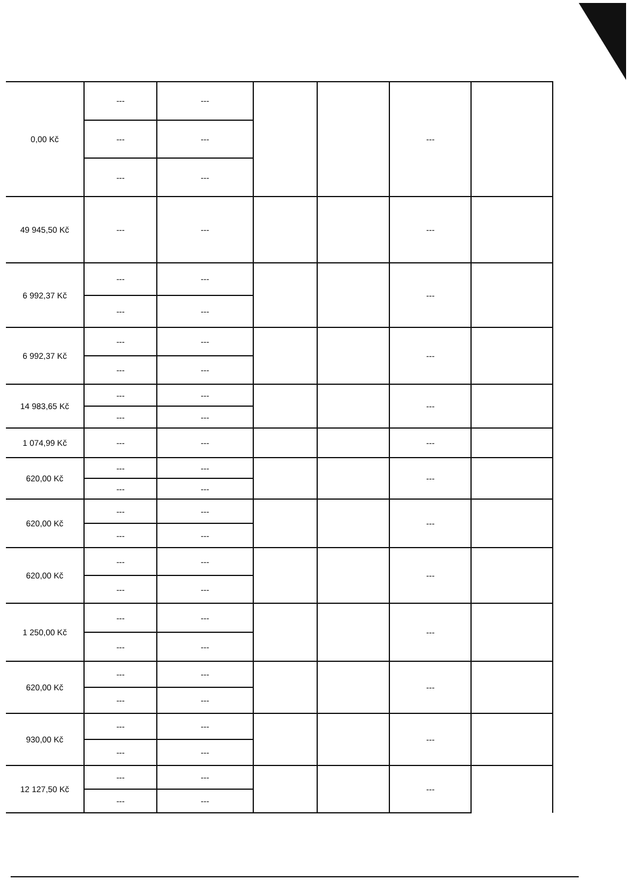| 0,00 Kč | --- | --- | | | --- | |
| | --- | --- | | | | |
| | --- | --- | | | | |
| 49 945,50 Kč | --- | --- | | | --- | |
| 6 992,37 Kč | --- | --- | | | --- | |
| | --- | --- | | | | |
| 6 992,37 Kč | --- | --- | | | --- | |
| | --- | --- | | | | |
| 14 983,65 Kč | --- | --- | | | --- | |
| | --- | --- | | | | |
| 1 074,99 Kč | --- | --- | | | --- | |
| 620,00 Kč | --- | --- | | | --- | |
| | --- | --- | | | | |
| 620,00 Kč | --- | --- | | | --- | |
| | --- | --- | | | | |
| 620,00 Kč | --- | --- | | | --- | |
| | --- | --- | | | | |
| 1 250,00 Kč | --- | --- | | | --- | |
| | --- | --- | | | | |
| 620,00 Kč | --- | --- | | | --- | |
| | --- | --- | | | | |
| 930,00 Kč | --- | --- | | | --- | |
| | --- | --- | | | | |
| 12 127,50 Kč | --- | --- | | | --- | |
| | --- | --- | | | | |